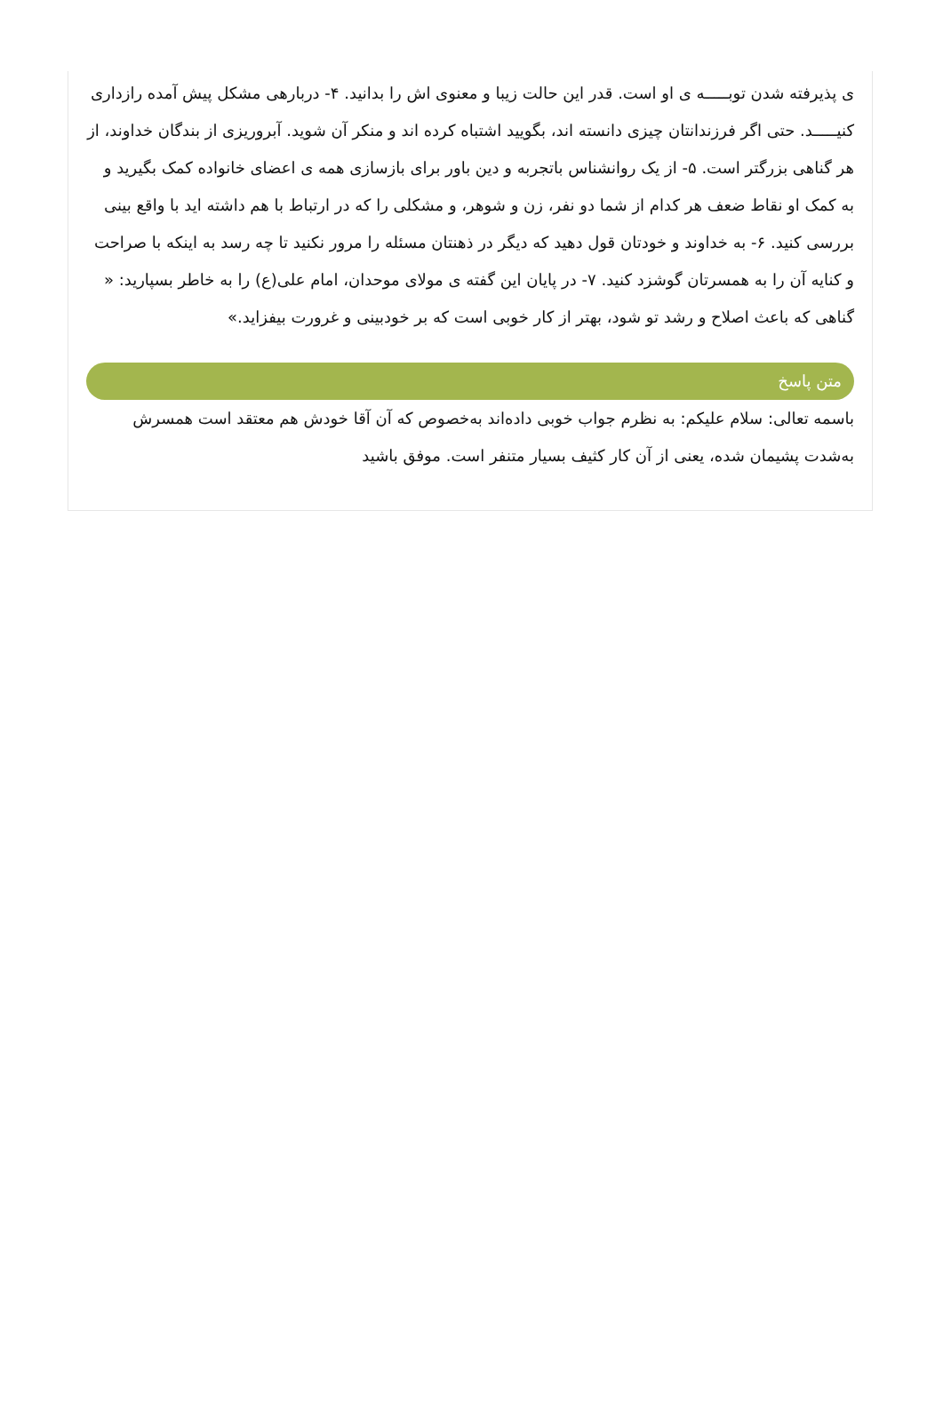ی پذیرفته شدن توبـــــه ی او است. قدر این حالت زیبا و معنوی اش را بدانید. ۴- دربارهی مشکل پیش آمده رازداری کنیـــــد. حتی اگر فرزندانتان چیزی دانسته اند، بگویید اشتباه کرده اند و منکر آن شوید. آبروریزی از بندگان خداوند، از هر گناهی بزرگتر است. ۵- از یک روانشناس باتجربه و دین باور برای بازسازی همه ی اعضای خانواده کمک بگیرید و به کمک او نقاط ضعف هر کدام از شما دو نفر، زن و شوهر، و مشکلی را که در ارتباط با هم داشته اید با واقع بینی بررسی کنید. ۶- به خداوند و خودتان قول دهید که دیگر در ذهنتان مسئله را مرور نکنید تا چه رسد به اینکه با صراحت و کنایه آن را به همسرتان گوشزد کنید. ۷- در پایان این گفته ی مولای موحدان، امام علی(ع) را به خاطر بسپارید: « گناهی که باعث اصلاح و رشد تو شود، بهتر از کار خوبی است که بر خودبینی و غرورت بیفزاید.»
متن پاسخ
باسمه تعالی: سلام علیکم: به نظرم جواب خوبی داده‌اند به‌خصوص که آن آقا خودش هم معتقد است همسرش به‌شدت پشیمان شده، یعنی از آن کار کثیف بسیار متنفر است. موفق باشید